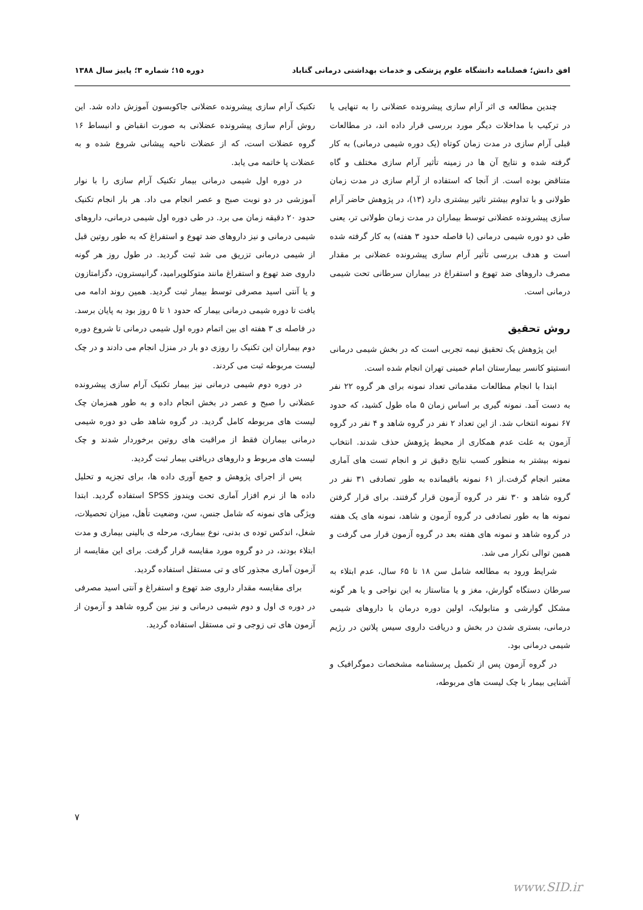افق دانش؛ فصلنامه دانشگاه علوم پزشکی و خدمات بهداشتی درمانی گناباد دوره ۱۵؛ شماره ۳؛ پاییز سال ۱۳۸۸
چندین مطالعه ی اثر آرام سازی پیشرونده عضلانی را به تنهایی یا در ترکیب با مداخلات دیگر مورد بررسی قرار داده اند، در مطالعات قبلی آرام سازی در مدت زمان کوتاه (یک دوره شیمی درمانی) به کار گرفته شده و نتایج آن ها در زمینه تأثیر آرام سازی مختلف و گاه متناقض بوده است. از آنجا که استفاده از آرام سازی در مدت زمان طولانی و با تداوم بیشتر تاثیر بیشتری دارد (۱۳)، در پژوهش حاضر آرام سازی پیشرونده عضلانی توسط بیماران در مدت زمان طولانی تر، یعنی طی دو دوره شیمی درمانی (با فاصله حدود ۳ هفته) به کار گرفته شده است و هدف بررسی تأثیر آرام سازی پیشرونده عضلانی بر مقدار مصرف داروهای ضد تهوع و استفراغ در بیماران سرطانی تحت شیمی درمانی است.
روش تحقیق
این پژوهش یک تحقیق نیمه تجربی است که در بخش شیمی درمانی انستیتو کانسر بیمارستان امام خمینی تهران انجام شده است.
ابتدا با انجام مطالعات مقدماتی تعداد نمونه برای هر گروه ۲۲ نفر به دست آمد. نمونه گیری بر اساس زمان ۵ ماه طول کشید، که حدود ۶۷ نمونه انتخاب شد. از این تعداد ۲ نفر در گروه شاهد و ۴ نفر در گروه آزمون به علت عدم همکاری از محیط پژوهش حذف شدند. انتخاب نمونه بیشتر به منظور کسب نتایج دقیق تر و انجام تست های آماری معتبر انجام گرفت.از ۶۱ نمونه باقیمانده به طور تصادفی ۳۱ نفر در گروه شاهد و ۳۰ نفر در گروه آزمون قرار گرفتند. برای قرار گرفتن نمونه ها به طور تصادفی در گروه آزمون و شاهد، نمونه های یک هفته در گروه شاهد و نمونه های هفته بعد در گروه آزمون قرار می گرفت و همین توالی تکرار می شد.
شرایط ورود به مطالعه شامل سن ۱۸ تا ۶۵ سال، عدم ابتلاء به سرطان دستگاه گوارش، مغز و یا متاستاز به این نواحی و یا هر گونه مشکل گوارشی و متابولیک، اولین دوره درمان با داروهای شیمی درمانی، بستری شدن در بخش و دریافت داروی سیس پلاتین در رژیم شیمی درمانی بود.
در گروه آزمون پس از تکمیل پرسشنامه مشخصات دموگرافیک و آشنایی بیمار با چک لیست های مربوطه،
تکنیک آرام سازی پیشرونده عضلانی جاکوبسون آموزش داده شد. این روش آرام سازی پیشرونده عضلانی به صورت انقباض و انبساط ۱۶ گروه عضلات است، که از عضلات ناحیه پیشانی شروع شده و به عضلات پا خاتمه می یابد.
در دوره اول شیمی درمانی بیمار تکنیک آرام سازی را با نوار آموزشی در دو نوبت صبح و عصر انجام می داد. هر بار انجام تکنیک حدود ۲۰ دقیقه زمان می برد. در طی دوره اول شیمی درمانی، داروهای شیمی درمانی و نیز داروهای ضد تهوع و استفراغ که به طور روتین قبل از شیمی درمانی تزریق می شد ثبت گردید. در طول روز هر گونه داروی ضد تهوع و استفراغ مانند متوکلوپرامید، گرانیسترون، دگزامتازون و یا آنتی اسید مصرفی توسط بیمار ثبت گردید. همین روند ادامه می یافت تا دوره شیمی درمانی بیمار که حدود ۱ تا ۵ روز بود به پایان برسد. در فاصله ی ۳ هفته ای بین اتمام دوره اول شیمی درمانی تا شروع دوره دوم بیماران این تکنیک را روزی دو بار در منزل انجام می دادند و در چک لیست مربوطه ثبت می کردند.
در دوره دوم شیمی درمانی نیز بیمار تکنیک آرام سازی پیشرونده عضلانی را صبح و عصر در بخش انجام داده و به طور همزمان چک لیست های مربوطه کامل گردید. در گروه شاهد طی دو دوره شیمی درمانی بیماران فقط از مراقبت های روتین برخوردار شدند و چک لیست های مربوط و داروهای دریافتی بیمار ثبت گردید.
پس از اجرای پژوهش و جمع آوری داده ها، برای تجزیه و تحلیل داده ها از نرم افزار آماری تحت ویندوز SPSS استفاده گردید. ابتدا ویژگی های نمونه که شامل جنس، سن، وضعیت تأهل، میزان تحصیلات، شغل، اندکس توده ی بدنی، نوع بیماری، مرحله ی بالینی بیماری و مدت ابتلاء بودند، در دو گروه مورد مقایسه قرار گرفت. برای این مقایسه از آزمون آماری مجذور کای و تی مستقل استفاده گردید.
برای مقایسه مقدار داروی ضد تهوع و استفراغ و آنتی اسید مصرفی در دوره ی اول و دوم شیمی درمانی و نیز بین گروه شاهد و آزمون از آزمون های تی زوجی و تی مستقل استفاده گردید.
۷
www.SID.ir